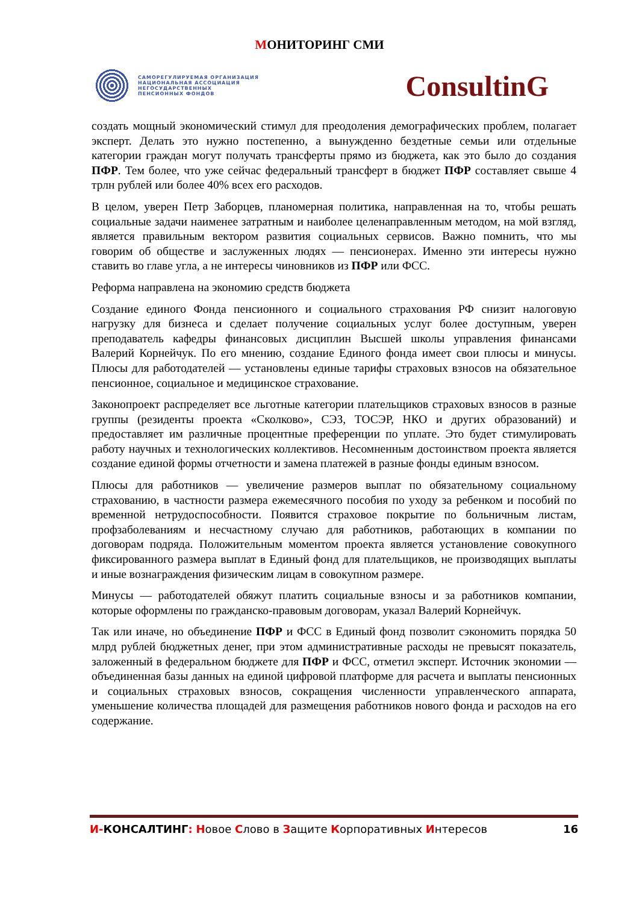МОНИТОРИНГ СМИ
САМОРЕГУЛИРУЕМАЯ ОРГАНИЗАЦИЯ
НАЦИОНАЛЬНАЯ АССОЦИАЦИЯ
НЕГОСУДАРСТВЕННЫХ
ПЕНСИОННЫХ ФОНДОВ
ConsultinG
создать мощный экономический стимул для преодоления демографических проблем, полагает эксперт. Делать это нужно постепенно, а вынужденно бездетные семьи или отдельные категории граждан могут получать трансферты прямо из бюджета, как это было до создания ПФР. Тем более, что уже сейчас федеральный трансферт в бюджет ПФР составляет свыше 4 трлн рублей или более 40% всех его расходов.
В целом, уверен Петр Заборцев, планомерная политика, направленная на то, чтобы решать социальные задачи наименее затратным и наиболее целенаправленным методом, на мой взгляд, является правильным вектором развития социальных сервисов. Важно помнить, что мы говорим об обществе и заслуженных людях — пенсионерах. Именно эти интересы нужно ставить во главе угла, а не интересы чиновников из ПФР или ФСС.
Реформа направлена на экономию средств бюджета
Создание единого Фонда пенсионного и социального страхования РФ снизит налоговую нагрузку для бизнеса и сделает получение социальных услуг более доступным, уверен преподаватель кафедры финансовых дисциплин Высшей школы управления финансами Валерий Корнейчук. По его мнению, создание Единого фонда имеет свои плюсы и минусы. Плюсы для работодателей — установлены единые тарифы страховых взносов на обязательное пенсионное, социальное и медицинское страхование.
Законопроект распределяет все льготные категории плательщиков страховых взносов в разные группы (резиденты проекта «Сколково», СЭЗ, ТОСЭР, НКО и других образований) и предоставляет им различные процентные преференции по уплате. Это будет стимулировать работу научных и технологических коллективов. Несомненным достоинством проекта является создание единой формы отчетности и замена платежей в разные фонды единым взносом.
Плюсы для работников — увеличение размеров выплат по обязательному социальному страхованию, в частности размера ежемесячного пособия по уходу за ребенком и пособий по временной нетрудоспособности. Появится страховое покрытие по больничным листам, профзаболеваниям и несчастному случаю для работников, работающих в компании по договорам подряда. Положительным моментом проекта является установление совокупного фиксированного размера выплат в Единый фонд для плательщиков, не производящих выплаты и иные вознаграждения физическим лицам в совокупном размере.
Минусы — работодателей обяжут платить социальные взносы и за работников компании, которые оформлены по гражданско-правовым договорам, указал Валерий Корнейчук.
Так или иначе, но объединение ПФР и ФСС в Единый фонд позволит сэкономить порядка 50 млрд рублей бюджетных денег, при этом административные расходы не превысят показатель, заложенный в федеральном бюджете для ПФР и ФСС, отметил эксперт. Источник экономии — объединенная базы данных на единой цифровой платформе для расчета и выплаты пенсионных и социальных страховых взносов, сокращения численности управленческого аппарата, уменьшение количества площадей для размещения работников нового фонда и расходов на его содержание.
И-КОНСАЛТИНГ: Новое Слово в Защите Корпоративных Интересов
16